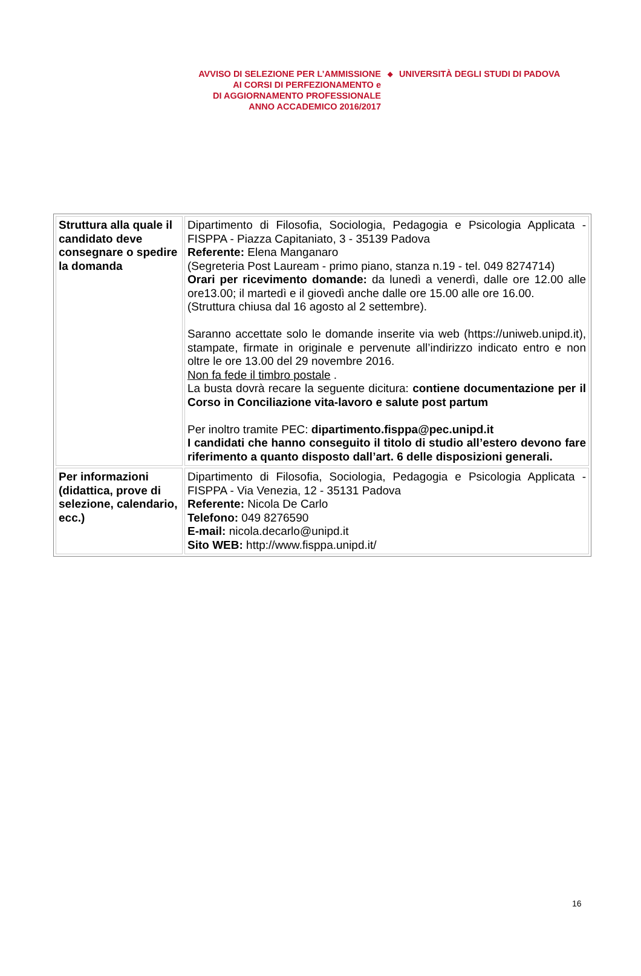AVVISO DI SELEZIONE PER L’AMMISSIONE
AI CORSI DI PERFEZIONAMENTO e
DI AGGIORNAMENTO PROFESSIONALE
ANNO ACCADEMICO 2016/2017
◆
UNIVERSITÀ DEGLI STUDI DI PADOVA
| Struttura alla quale il candidato deve consegnare o spedire la domanda | Dipartimento di Filosofia, Sociologia, Pedagogia e Psicologia Applicata - FISPPA - Piazza Capitaniato, 3 - 35139 Padova Referente: Elena Manganaro (Segreteria Post Lauream - primo piano, stanza n.19 - tel. 049 8274714) Orari per ricevimento domande: da lunedì a venerdì, dalle ore 12.00 alle ore13.00; il martedì e il giovedì anche dalle ore 15.00 alle ore 16.00. (Struttura chiusa dal 16 agosto al 2 settembre). Saranno accettate solo le domande inserite via web (https://uniweb.unipd.it), stampate, firmate in originale e pervenute all’indirizzo indicato entro e non oltre le ore 13.00 del 29 novembre 2016. Non fa fede il timbro postale . La busta dovrà recare la seguente dicitura: contiene documentazione per il Corso in Conciliazione vita-lavoro e salute post partum Per inoltro tramite PEC: dipartimento.fisppa@pec.unipd.it I candidati che hanno conseguito il titolo di studio all’estero devono fare riferimento a quanto disposto dall’art. 6 delle disposizioni generali. |
| Per informazioni (didattica, prove di selezione, calendario, ecc.) | Dipartimento di Filosofia, Sociologia, Pedagogia e Psicologia Applicata - FISPPA - Via Venezia, 12 - 35131 Padova Referente: Nicola De Carlo Telefono: 049 8276590 E-mail: nicola.decarlo@unipd.it Sito WEB: http://www.fisppa.unipd.it/ |
16